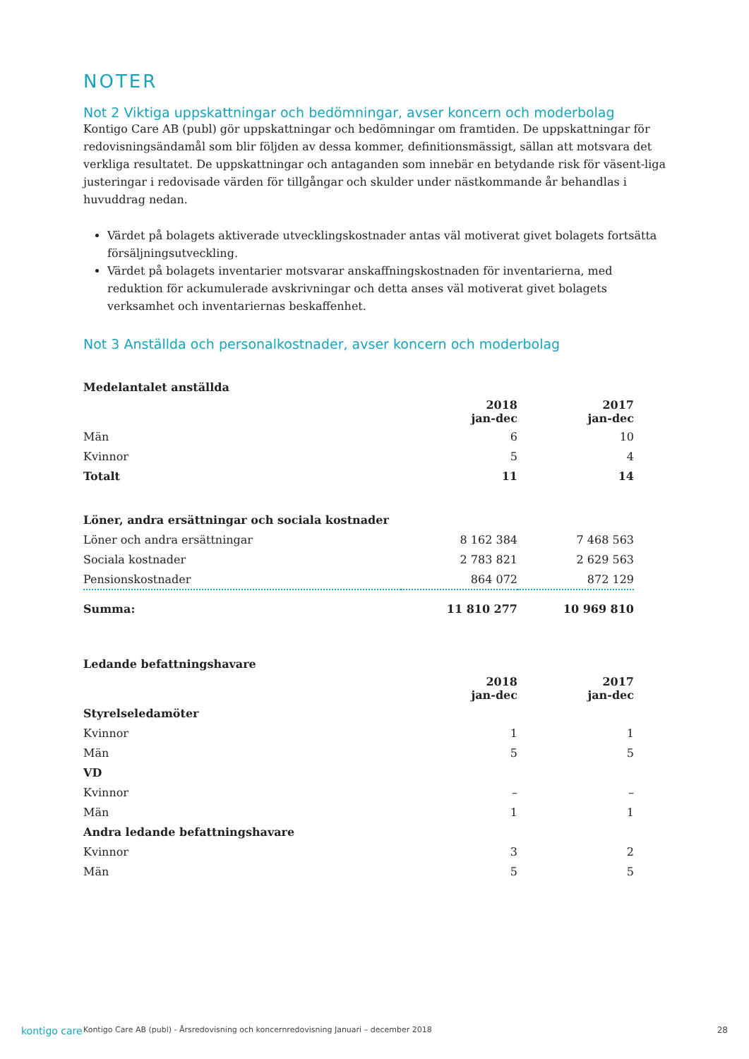NOTER
Not 2 Viktiga uppskattningar och bedömningar, avser koncern och moderbolag
Kontigo Care AB (publ) gör uppskattningar och bedömningar om framtiden. De uppskattningar för redovisningsändamål som blir följden av dessa kommer, definitionsmässigt, sällan att motsvara det verkliga resultatet. De uppskattningar och antaganden som innebär en betydande risk för väsent-liga justeringar i redovisade värden för tillgångar och skulder under nästkommande år behandlas i huvuddrag nedan.
Värdet på bolagets aktiverade utvecklingskostnader antas väl motiverat givet bolagets fortsätta försäljningsutveckling.
Värdet på bolagets inventarier motsvarar anskaffningskostnaden för inventarierna, med reduktion för ackumulerade avskrivningar och detta anses väl motiverat givet bolagets verksamhet och inventariernas beskaffenhet.
Not 3 Anställda och personalkostnader, avser koncern och moderbolag
| Medelantalet anställda | | |
| --- | --- | --- |
| | 2018 jan-dec | 2017 jan-dec |
| Män | 6 | 10 |
| Kvinnor | 5 | 4 |
| Totalt | 11 | 14 |
| Löner, andra ersättningar och sociala kostnader | | |
| Löner och andra ersättningar | 8 162 384 | 7 468 563 |
| Sociala kostnader | 2 783 821 | 2 629 563 |
| Pensionskostnader | 864 072 | 872 129 |
| Summa: | 11 810 277 | 10 969 810 |
| Ledande befattningshavare | | |
| --- | --- | --- |
| | 2018 jan-dec | 2017 jan-dec |
| Styrelseledamöter | | |
| Kvinnor | 1 | 1 |
| Män | 5 | 5 |
| VD | | |
| Kvinnor | – | – |
| Män | 1 | 1 |
| Andra ledande befattningshavare | | |
| Kvinnor | 3 | 2 |
| Män | 5 | 5 |
kontigo care Kontigo Care AB (publ) - Årsredovisning och koncernredovisning Januari – december 2018 28